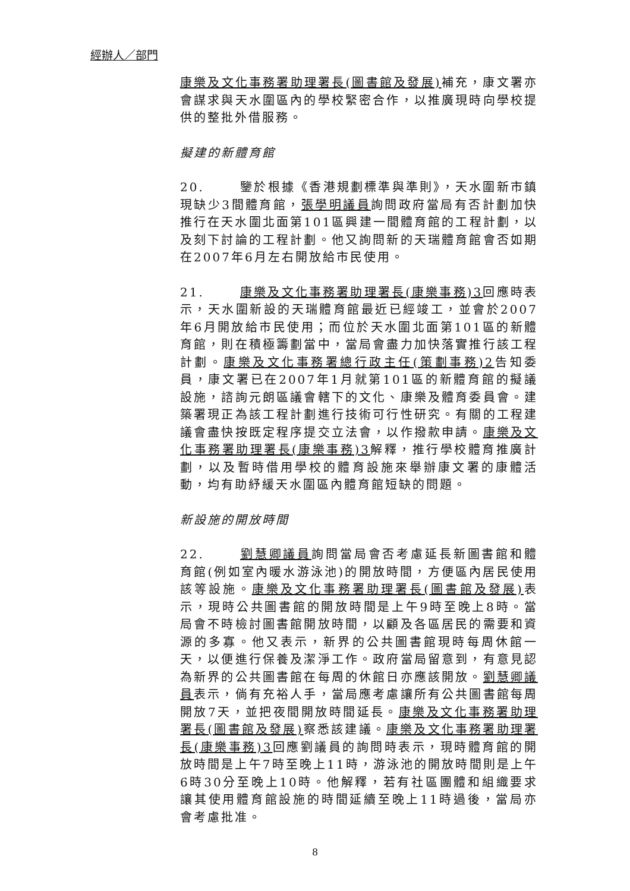經辦人／部門
康樂及文化事務署助理署長(圖書館及發展) 補充，康文署亦會謀求與天水圍區內的學校緊密合作，以推廣現時向學校提供的整批外借服務。
擬建的新體育館
20. 鑒於根據《香港規劃標準與準則》，天水圍新市鎮現缺少3間體育館，張學明議員詢問政府當局有否計劃加快推行在天水圍北面第101區興建一間體育館的工程計劃，以及刻下討論的工程計劃。他又詢問新的天瑞體育館會否如期在2007年6月左右開放給市民使用。
21. 康樂及文化事務署助理署長(康樂事務)3回應時表示，天水圍新設的天瑞體育館最近已經竣工，並會於2007年6月開放給市民使用；而位於天水圍北面第101區的新體育館，則在積極籌劃當中，當局會盡力加快落實推行該工程計劃。康樂及文化事務署總行政主任(策劃事務)2告知委員，康文署已在2007年1月就第101區的新體育館的擬議設施，諮詢元朗區議會轄下的文化、康樂及體育委員會。建築署現正為該工程計劃進行技術可行性研究。有關的工程建議會盡快按既定程序提交立法會，以作撥款申請。康樂及文化事務署助理署長(康樂事務)3解釋，推行學校體育推廣計劃，以及暫時借用學校的體育設施來舉辦康文署的康體活動，均有助紓緩天水圍區內體育館短缺的問題。
新設施的開放時間
22. 劉慧卿議員詢問當局會否考慮延長新圖書館和體育館(例如室內暖水游泳池)的開放時間，方便區內居民使用該等設施。康樂及文化事務署助理署長(圖書館及發展) 表示，現時公共圖書館的開放時間是上午9時至晚上8時。當局會不時檢討圖書館開放時間，以顧及各區居民的需要和資源的多寡。他又表示，新界的公共圖書館現時每周休館一天，以便進行保養及潔淨工作。政府當局留意到，有意見認為新界的公共圖書館在每周的休館日亦應該開放。劉慧卿議員表示，倘有充裕人手，當局應考慮讓所有公共圖書館每周開放7天，並把夜間開放時間延長。康樂及文化事務署助理署長(圖書館及發展) 察悉該建議。康樂及文化事務署助理署長(康樂事務)3回應劉議員的詢問時表示，現時體育館的開放時間是上午7時至晚上11時，游泳池的開放時間則是上午6時30分至晚上10時。他解釋，若有社區團體和組織要求讓其使用體育館設施的時間延續至晚上11時過後，當局亦會考慮批准。
8